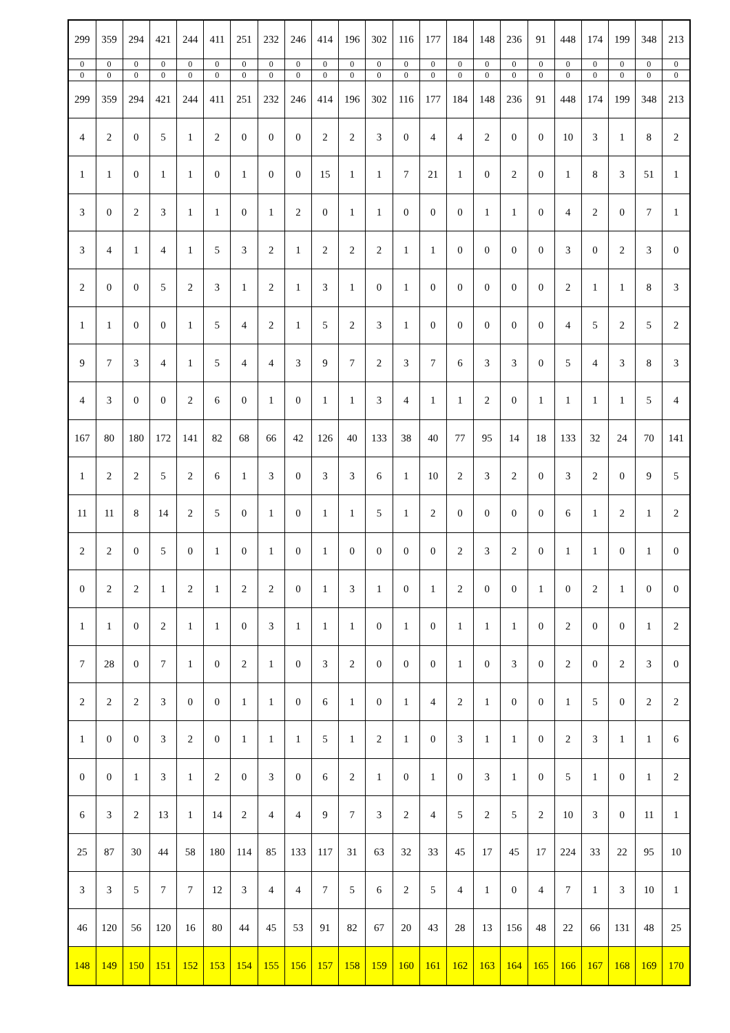| 299 | 359 | 294 | 421 | 244 | 411 | 251 | 232 | 246 | 414 | 196 | 302 | 116 | 177 | 184 | 148 | 236 | 91 | 448 | 174 | 199 | 348 | 213 |
| 0 | 0 | 0 | 0 | 0 | 0 | 0 | 0 | 0 | 0 | 0 | 0 | 0 | 0 | 0 | 0 | 0 | 0 | 0 | 0 | 0 | 0 | 0 |
| 0 | 0 | 0 | 0 | 0 | 0 | 0 | 0 | 0 | 0 | 0 | 0 | 0 | 0 | 0 | 0 | 0 | 0 | 0 | 0 | 0 | 0 | 0 |
| 299 | 359 | 294 | 421 | 244 | 411 | 251 | 232 | 246 | 414 | 196 | 302 | 116 | 177 | 184 | 148 | 236 | 91 | 448 | 174 | 199 | 348 | 213 |
| 4 | 2 | 0 | 5 | 1 | 2 | 0 | 0 | 0 | 2 | 2 | 3 | 0 | 4 | 4 | 2 | 0 | 0 | 10 | 3 | 1 | 8 | 2 |
| 1 | 1 | 0 | 1 | 1 | 0 | 1 | 0 | 0 | 15 | 1 | 1 | 7 | 21 | 1 | 0 | 2 | 0 | 1 | 8 | 3 | 51 | 1 |
| 3 | 0 | 2 | 3 | 1 | 1 | 0 | 1 | 2 | 0 | 1 | 1 | 0 | 0 | 0 | 1 | 1 | 0 | 4 | 2 | 0 | 7 | 1 |
| 3 | 4 | 1 | 4 | 1 | 5 | 3 | 2 | 1 | 2 | 2 | 2 | 1 | 1 | 0 | 0 | 0 | 0 | 3 | 0 | 2 | 3 | 0 |
| 2 | 0 | 0 | 5 | 2 | 3 | 1 | 2 | 1 | 3 | 1 | 0 | 1 | 0 | 0 | 0 | 0 | 0 | 2 | 1 | 1 | 8 | 3 |
| 1 | 1 | 0 | 0 | 1 | 5 | 4 | 2 | 1 | 5 | 2 | 3 | 1 | 0 | 0 | 0 | 0 | 0 | 4 | 5 | 2 | 5 | 2 |
| 9 | 7 | 3 | 4 | 1 | 5 | 4 | 4 | 3 | 9 | 7 | 2 | 3 | 7 | 6 | 3 | 3 | 0 | 5 | 4 | 3 | 8 | 3 |
| 4 | 3 | 0 | 0 | 2 | 6 | 0 | 1 | 0 | 1 | 1 | 3 | 4 | 1 | 1 | 2 | 0 | 1 | 1 | 1 | 1 | 5 | 4 |
| 167 | 80 | 180 | 172 | 141 | 82 | 68 | 66 | 42 | 126 | 40 | 133 | 38 | 40 | 77 | 95 | 14 | 18 | 133 | 32 | 24 | 70 | 141 |
| 1 | 2 | 2 | 5 | 2 | 6 | 1 | 3 | 0 | 3 | 3 | 6 | 1 | 10 | 2 | 3 | 2 | 0 | 3 | 2 | 0 | 9 | 5 |
| 11 | 11 | 8 | 14 | 2 | 5 | 0 | 1 | 0 | 1 | 1 | 5 | 1 | 2 | 0 | 0 | 0 | 0 | 6 | 1 | 2 | 1 | 2 |
| 2 | 2 | 0 | 5 | 0 | 1 | 0 | 1 | 0 | 1 | 0 | 0 | 0 | 0 | 2 | 3 | 2 | 0 | 1 | 1 | 0 | 1 | 0 |
| 0 | 2 | 2 | 1 | 2 | 1 | 2 | 2 | 0 | 1 | 3 | 1 | 0 | 1 | 2 | 0 | 0 | 1 | 0 | 2 | 1 | 0 | 0 |
| 1 | 1 | 0 | 2 | 1 | 1 | 0 | 3 | 1 | 1 | 1 | 0 | 1 | 0 | 1 | 1 | 1 | 0 | 2 | 0 | 0 | 1 | 2 |
| 7 | 28 | 0 | 7 | 1 | 0 | 2 | 1 | 0 | 3 | 2 | 0 | 0 | 0 | 1 | 0 | 3 | 0 | 2 | 0 | 2 | 3 | 0 |
| 2 | 2 | 2 | 3 | 0 | 0 | 1 | 1 | 0 | 6 | 1 | 0 | 1 | 4 | 2 | 1 | 0 | 0 | 1 | 5 | 0 | 2 | 2 |
| 1 | 0 | 0 | 3 | 2 | 0 | 1 | 1 | 1 | 5 | 1 | 2 | 1 | 0 | 3 | 1 | 1 | 0 | 2 | 3 | 1 | 1 | 6 |
| 0 | 0 | 1 | 3 | 1 | 2 | 0 | 3 | 0 | 6 | 2 | 1 | 0 | 1 | 0 | 3 | 1 | 0 | 5 | 1 | 0 | 1 | 2 |
| 6 | 3 | 2 | 13 | 1 | 14 | 2 | 4 | 4 | 9 | 7 | 3 | 2 | 4 | 5 | 2 | 5 | 2 | 10 | 3 | 0 | 11 | 1 |
| 25 | 87 | 30 | 44 | 58 | 180 | 114 | 85 | 133 | 117 | 31 | 63 | 32 | 33 | 45 | 17 | 45 | 17 | 224 | 33 | 22 | 95 | 10 |
| 3 | 3 | 5 | 7 | 7 | 12 | 3 | 4 | 4 | 7 | 5 | 6 | 2 | 5 | 4 | 1 | 0 | 4 | 7 | 1 | 3 | 10 | 1 |
| 46 | 120 | 56 | 120 | 16 | 80 | 44 | 45 | 53 | 91 | 82 | 67 | 20 | 43 | 28 | 13 | 156 | 48 | 22 | 66 | 131 | 48 | 25 |
| 148 | 149 | 150 | 151 | 152 | 153 | 154 | 155 | 156 | 157 | 158 | 159 | 160 | 161 | 162 | 163 | 164 | 165 | 166 | 167 | 168 | 169 | 170 |